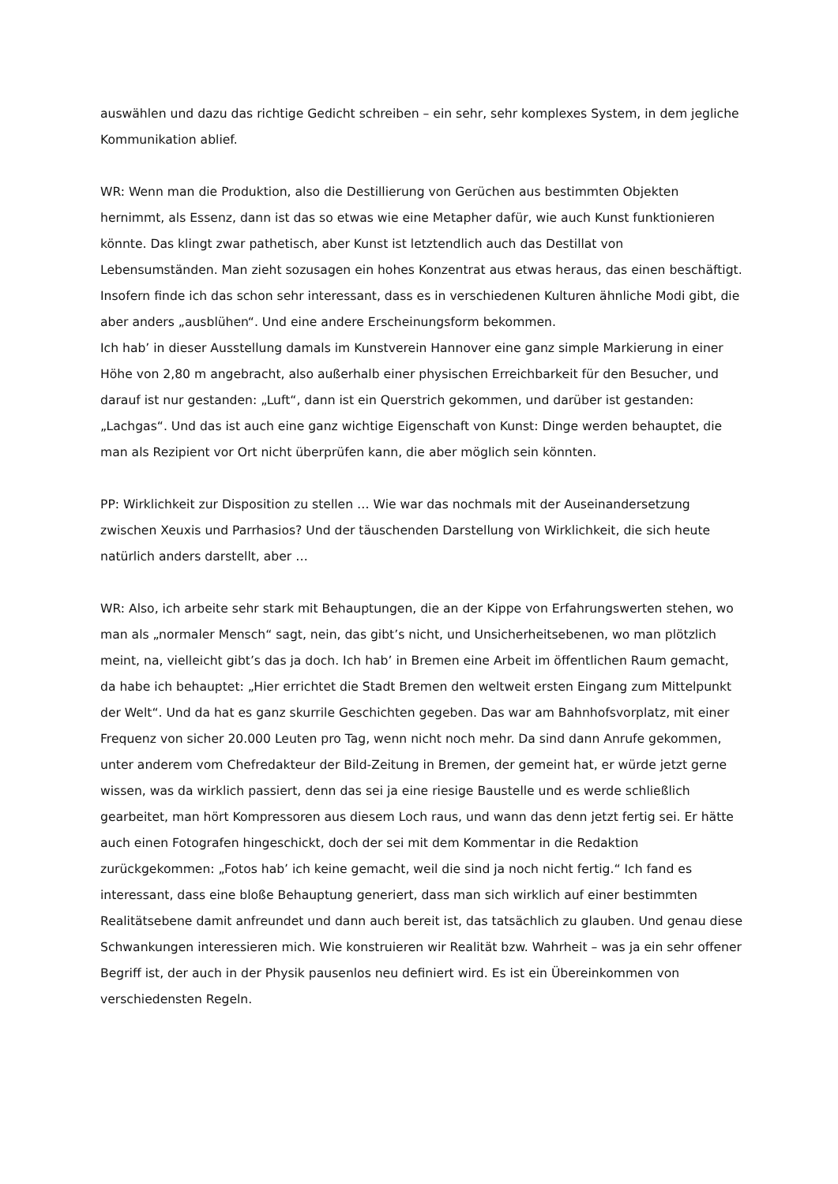auswählen und dazu das richtige Gedicht schreiben – ein sehr, sehr komplexes System, in dem jegliche Kommunikation ablief.
WR: Wenn man die Produktion, also die Destillierung von Gerüchen aus bestimmten Objekten hernimmt, als Essenz, dann ist das so etwas wie eine Metapher dafür, wie auch Kunst funktionieren könnte. Das klingt zwar pathetisch, aber Kunst ist letztendlich auch das Destillat von Lebensumständen. Man zieht sozusagen ein hohes Konzentrat aus etwas heraus, das einen beschäftigt. Insofern finde ich das schon sehr interessant, dass es in verschiedenen Kulturen ähnliche Modi gibt, die aber anders „ausblühen“. Und eine andere Erscheinungsform bekommen.
Ich hab’ in dieser Ausstellung damals im Kunstverein Hannover eine ganz simple Markierung in einer Höhe von 2,80 m angebracht, also außerhalb einer physischen Erreichbarkeit für den Besucher, und darauf ist nur gestanden: „Luft“, dann ist ein Querstrich gekommen, und darüber ist gestanden: „Lachgas“. Und das ist auch eine ganz wichtige Eigenschaft von Kunst: Dinge werden behauptet, die man als Rezipient vor Ort nicht überprüfen kann, die aber möglich sein könnten.
PP: Wirklichkeit zur Disposition zu stellen … Wie war das nochmals mit der Auseinandersetzung zwischen Xeuxis und Parrhasios? Und der täuschenden Darstellung von Wirklichkeit, die sich heute natürlich anders darstellt, aber …
WR: Also, ich arbeite sehr stark mit Behauptungen, die an der Kippe von Erfahrungswerten stehen, wo man als „normaler Mensch“ sagt, nein, das gibt’s nicht, und Unsicherheitsebenen, wo man plötzlich meint, na, vielleicht gibt’s das ja doch. Ich hab’ in Bremen eine Arbeit im öffentlichen Raum gemacht, da habe ich behauptet: „Hier errichtet die Stadt Bremen den weltweit ersten Eingang zum Mittelpunkt der Welt“. Und da hat es ganz skurrile Geschichten gegeben. Das war am Bahnhofsvorplatz, mit einer Frequenz von sicher 20.000 Leuten pro Tag, wenn nicht noch mehr. Da sind dann Anrufe gekommen, unter anderem vom Chefredakteur der Bild-Zeitung in Bremen, der gemeint hat, er würde jetzt gerne wissen, was da wirklich passiert, denn das sei ja eine riesige Baustelle und es werde schließlich gearbeitet, man hört Kompressoren aus diesem Loch raus, und wann das denn jetzt fertig sei. Er hätte auch einen Fotografen hingeschickt, doch der sei mit dem Kommentar in die Redaktion zurückgekommen: „Fotos hab’ ich keine gemacht, weil die sind ja noch nicht fertig.“ Ich fand es interessant, dass eine bloße Behauptung generiert, dass man sich wirklich auf einer bestimmten Realitätsebene damit anfreundet und dann auch bereit ist, das tatsächlich zu glauben. Und genau diese Schwankungen interessieren mich. Wie konstruieren wir Realität bzw. Wahrheit – was ja ein sehr offener Begriff ist, der auch in der Physik pausenlos neu definiert wird. Es ist ein Übereinkommen von verschiedensten Regeln.